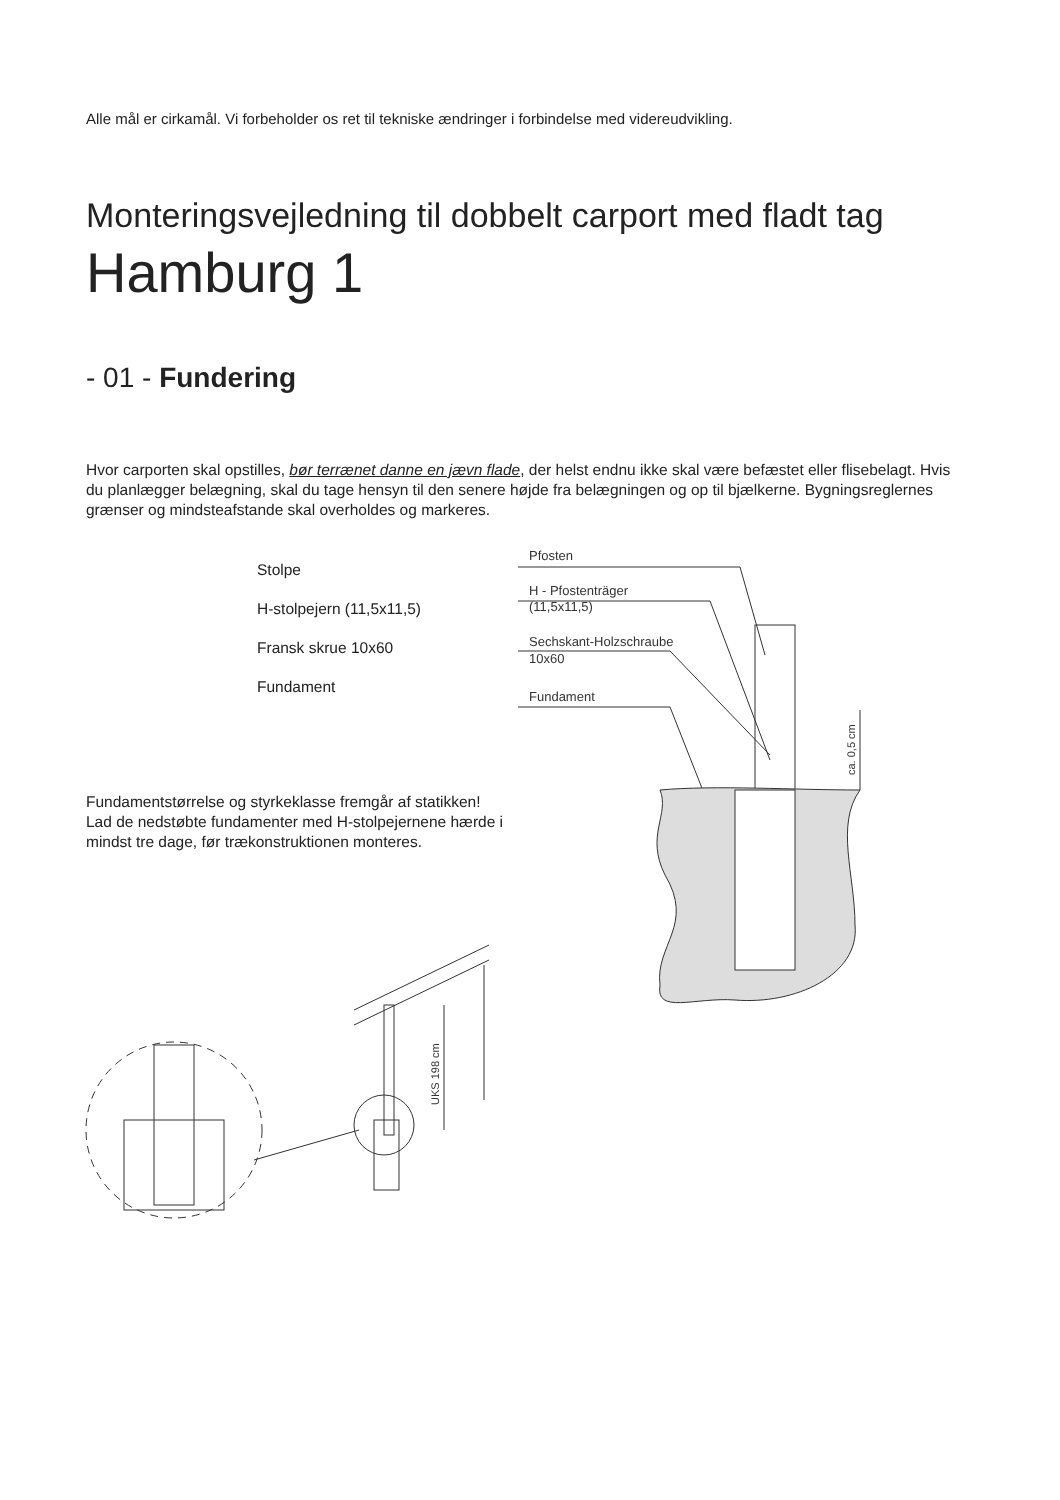Alle mål er cirkamål. Vi forbeholder os ret til tekniske ændringer i forbindelse med videreudvikling.
Monteringsvejledning til dobbelt carport med fladt tag
Hamburg 1
- 01 - Fundering
Hvor carporten skal opstilles, bør terrænet danne en jævn flade, der helst endnu ikke skal være befæstet eller flisebelagt. Hvis du planlægger belægning, skal du tage hensyn til den senere højde fra belægningen og op til bjælkerne. Bygningsreglernes grænser og mindsteafstande skal overholdes og markeres.
Stolpe
H-stolpejern (11,5x11,5)
Fransk skrue 10x60
Fundament
Fundamentstørrelse og styrkeklasse fremgår af statikken!
Lad de nedstøbte fundamenter med H-stolpejernene hærde i mindst tre dage, før trækonstruktionen monteres.
Pfosten
H - Pfostenträger
(11,5x11,5)
Sechskant-Holzschraube
10x60
Fundament
ca. 0,5 cm
UKS 198 cm